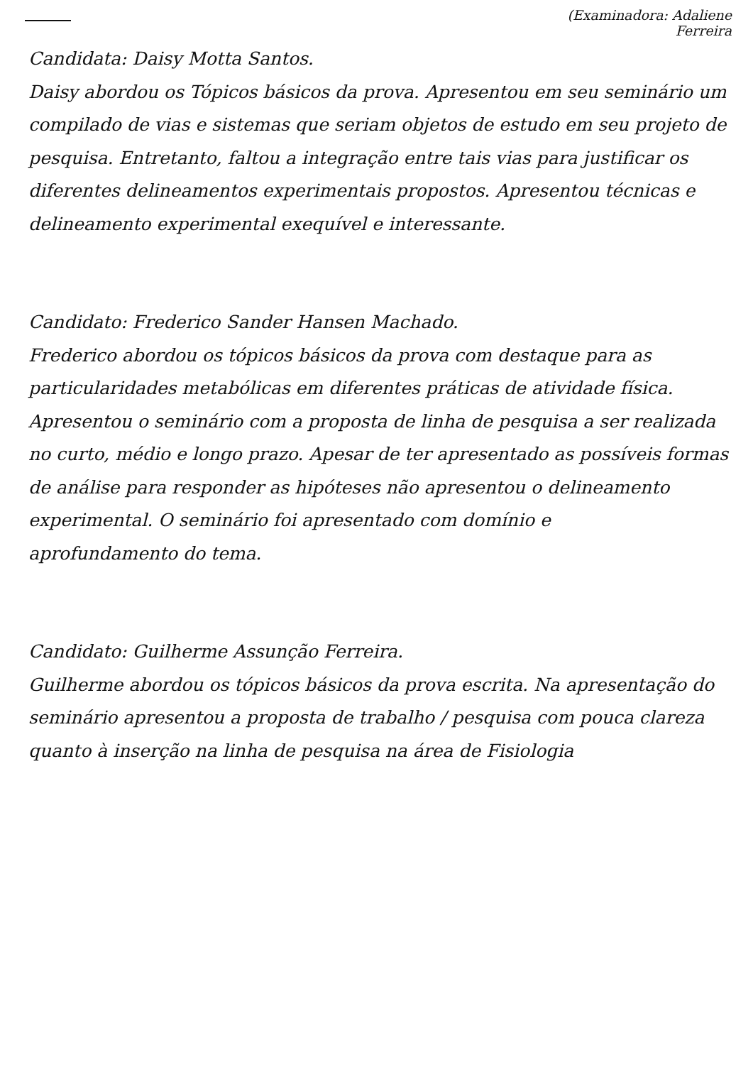(Examinadora: Adaliene
Ferreira
Candidata: Daisy Motta Santos.
Daisy abordou os Tópicos básicos da prova. Apresentou em seu seminário um compilado de vias e sistemas que seriam objetos de estudo em seu projeto de pesquisa. Entretanto, faltou a integração entre tais vias para justificar os diferentes delineamentos experimentais propostos. Apresentou técnicas e delineamento experimental exequível e interessante.
Candidato: Frederico Sander Hansen Machado.
Frederico abordou os tópicos básicos da prova com destaque para as particularidades metabólicas em diferentes práticas de atividade física. Apresentou o seminário com a proposta de linha de pesquisa a ser realizada no curto, médio e longo prazo. Apesar de ter apresentado as possíveis formas de análise para responder as hipóteses não apresentou o delineamento experimental. O seminário foi apresentado com domínio e
aprofundamento do tema.
Candidato: Guilherme Assunção Ferreira.
Guilherme abordou os tópicos básicos da prova escrita. Na apresentação do seminário apresentou a proposta de trabalho / pesquisa com pouca clareza quanto à inserção na linha de pesquisa na área de Fisiologia